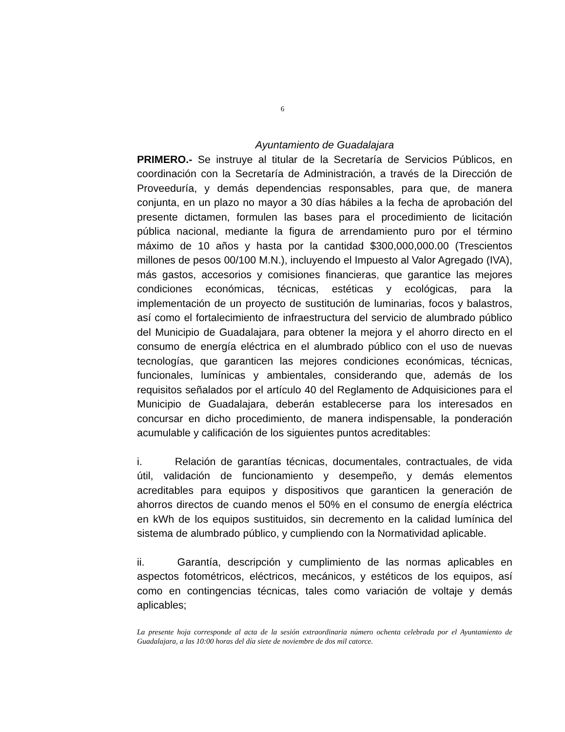6
Ayuntamiento de Guadalajara
PRIMERO.- Se instruye al titular de la Secretaría de Servicios Públicos, en coordinación con la Secretaría de Administración, a través de la Dirección de Proveeduría, y demás dependencias responsables, para que, de manera conjunta, en un plazo no mayor a 30 días hábiles a la fecha de aprobación del presente dictamen, formulen las bases para el procedimiento de licitación pública nacional, mediante la figura de arrendamiento puro por el término máximo de 10 años y hasta por la cantidad $300,000,000.00 (Trescientos millones de pesos 00/100 M.N.), incluyendo el Impuesto al Valor Agregado (IVA), más gastos, accesorios y comisiones financieras, que garantice las mejores condiciones económicas, técnicas, estéticas y ecológicas, para la implementación de un proyecto de sustitución de luminarias, focos y balastros, así como el fortalecimiento de infraestructura del servicio de alumbrado público del Municipio de Guadalajara, para obtener la mejora y el ahorro directo en el consumo de energía eléctrica en el alumbrado público con el uso de nuevas tecnologías, que garanticen las mejores condiciones económicas, técnicas, funcionales, lumínicas y ambientales, considerando que, además de los requisitos señalados por el artículo 40 del Reglamento de Adquisiciones para el Municipio de Guadalajara, deberán establecerse para los interesados en concursar en dicho procedimiento, de manera indispensable, la ponderación acumulable y calificación de los siguientes puntos acreditables:
i. Relación de garantías técnicas, documentales, contractuales, de vida útil, validación de funcionamiento y desempeño, y demás elementos acreditables para equipos y dispositivos que garanticen la generación de ahorros directos de cuando menos el 50% en el consumo de energía eléctrica en kWh de los equipos sustituidos, sin decremento en la calidad lumínica del sistema de alumbrado público, y cumpliendo con la Normatividad aplicable.
ii. Garantía, descripción y cumplimiento de las normas aplicables en aspectos fotométricos, eléctricos, mecánicos, y estéticos de los equipos, así como en contingencias técnicas, tales como variación de voltaje y demás aplicables;
La presente hoja corresponde al acta de la sesión extraordinaria número ochenta celebrada por el Ayuntamiento de Guadalajara, a las 10:00 horas del día siete de noviembre de dos mil catorce.